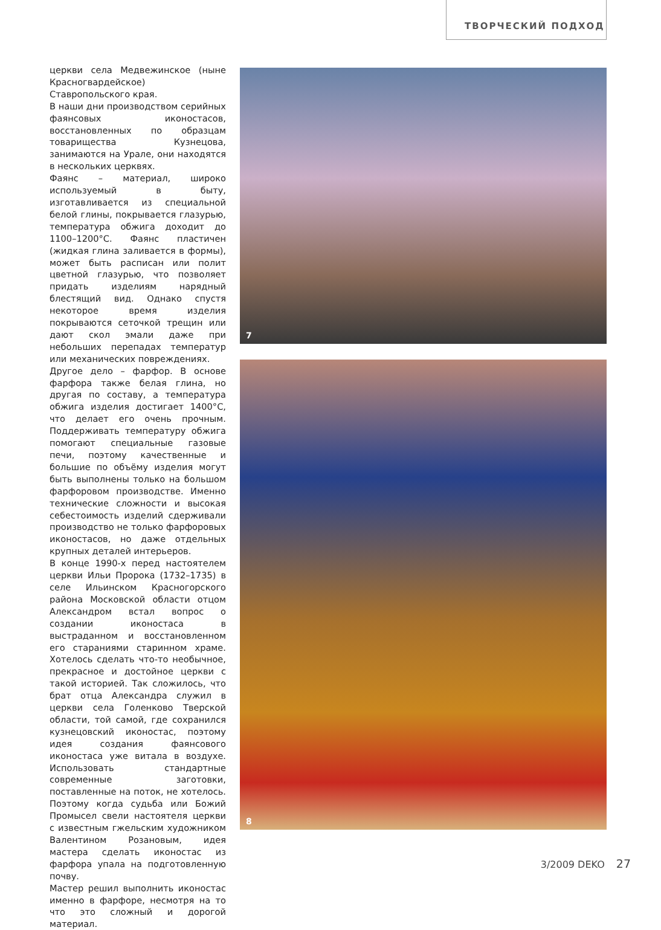ТВОРЧЕСКИЙ ПОДХОД
церкви села Медвежинское (ныне Красногвардейское) Ставропольского края.
В наши дни производством серийных фаянсовых иконостасов, восстановленных по образцам товарищества Кузнецова, занимаются на Урале, они находятся в нескольких церквях.
Фаянс – материал, широко используемый в быту, изготавливается из специальной белой глины, покрывается глазурью, температура обжига доходит до 1100–1200°С. Фаянс пластичен (жидкая глина заливается в формы), может быть расписан или полит цветной глазурью, что позволяет придать изделиям нарядный блестящий вид. Однако спустя некоторое время изделия покрываются сеточкой трещин или дают скол эмали даже при небольших перепадах температур или механических повреждениях.
Другое дело – фарфор. В основе фарфора также белая глина, но другая по составу, а температура обжига изделия достигает 1400°С, что делает его очень прочным. Поддерживать температуру обжига помогают специальные газовые печи, поэтому качественные и большие по объёму изделия могут быть выполнены только на большом фарфоровом производстве. Именно технические сложности и высокая себестоимость изделий сдерживали производство не только фарфоровых иконостасов, но даже отдельных крупных деталей интерьеров.
В конце 1990-х перед настоятелем церкви Ильи Пророка (1732–1735) в селе Ильинском Красногорского района Московской области отцом Александром встал вопрос о создании иконостаса в выстраданном и восстановленном его стараниями старинном храме. Хотелось сделать что-то необычное, прекрасное и достойное церкви с такой историей. Так сложилось, что брат отца Александра служил в церкви села Голенково Тверской области, той самой, где сохранился кузнецовский иконостас, поэтому идея создания фаянсового иконостаса уже витала в воздухе. Использовать стандартные современные заготовки, поставленные на поток, не хотелось. Поэтому когда судьба или Божий Промысел свели настоятеля церкви с известным гжельским художником Валентином Розановым, идея мастера сделать иконостас из фарфора упала на подготовленную почву.
Мастер решил выполнить иконостас именно в фарфоре, несмотря на то что это сложный и дорогой материал.
7
8
3/2009 DEKO 27